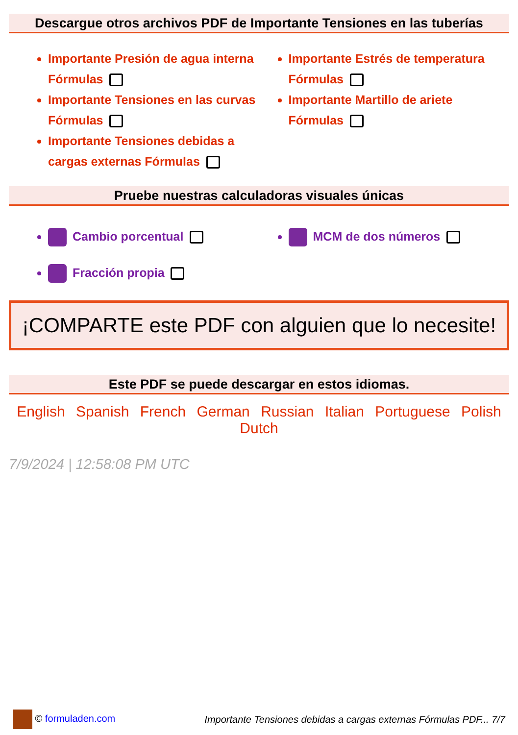Descargue otros archivos PDF de Importante Tensiones en las tuberías
Importante Presión de agua interna Fórmulas
Importante Tensiones en las curvas Fórmulas
Importante Tensiones debidas a cargas externas Fórmulas
Importante Estrés de temperatura Fórmulas
Importante Martillo de ariete Fórmulas
Pruebe nuestras calculadoras visuales únicas
Cambio porcentual
Fracción propia
MCM de dos números
¡COMPARTE este PDF con alguien que lo necesite!
Este PDF se puede descargar en estos idiomas.
English Spanish French German Russian Italian Portuguese Polish Dutch
7/9/2024 | 12:58:08 PM UTC
© formuladen.com Importante Tensiones debidas a cargas externas Fórmulas PDF... 7/7